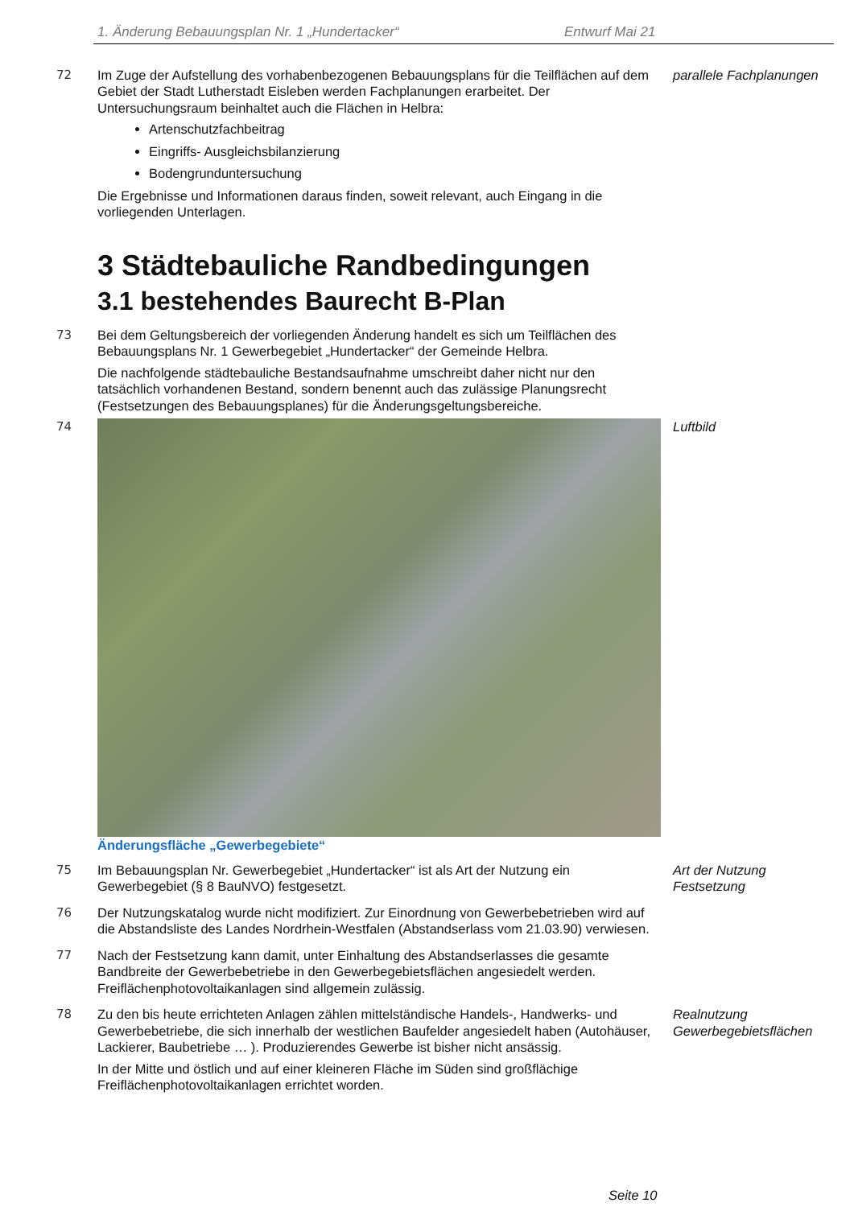1. Änderung Bebauungsplan Nr. 1 „Hundertacker“Entwurf Mai 21
72 Im Zuge der Aufstellung des vorhabenbezogenen Bebauungsplans für die Teilflächen auf dem Gebiet der Stadt Lutherstadt Eisleben werden Fachplanungen erarbeitet. Der Untersuchungsraum beinhaltet auch die Flächen in Helbra:
Artenschutzfachbeitrag
Eingriffs- Ausgleichsbilanzierung
Bodengrunduntersuchung
Die Ergebnisse und Informationen daraus finden, soweit relevant, auch Eingang in die vorliegenden Unterlagen.
parallele Fachplanungen
3 Städtebauliche Randbedingungen
3.1 bestehendes Baurecht B-Plan
73 Bei dem Geltungsbereich der vorliegenden Änderung handelt es sich um Teilflächen des Bebauungsplans Nr. 1 Gewerbegebiet „Hundertacker“ der Gemeinde Helbra.
Die nachfolgende städtebauliche Bestandsaufnahme umschreibt daher nicht nur den tatsächlich vorhandenen Bestand, sondern benennt auch das zulässige Planungsrecht (Festsetzungen des Bebauungsplanes) für die Änderungsgeltungsbereiche.
74 Änderungsfläche „Gewerbegebiete“ Luftbild
75 Im Bebauungsplan Nr. Gewerbegebiet „Hundertacker“ ist als Art der Nutzung ein Gewerbegebiet (§ 8 BauNVO) festgesetzt.
Art der Nutzung
Festsetzung
76 Der Nutzungskatalog wurde nicht modifiziert. Zur Einordnung von Gewerbebetrieben wird auf die Abstandsliste des Landes Nordrhein-Westfalen (Abstandserlass vom 21.03.90) verwiesen.
77 Nach der Festsetzung kann damit, unter Einhaltung des Abstandserlasses die gesamte Bandbreite der Gewerbebetriebe in den Gewerbegebietsflächen angesiedelt werden. Freiflächenphotovoltaikanlagen sind allgemein zulässig.
78 Zu den bis heute errichteten Anlagen zählen mittelständische Handels-, Handwerks- und Gewerbebetriebe, die sich innerhalb der westlichen Baufelder angesiedelt haben (Autohäuser, Lackierer, Baubetriebe … ). Produzierendes Gewerbe ist bisher nicht ansässig.
In der Mitte und östlich und auf einer kleineren Fläche im Süden sind großflächige Freiflächenphotovoltaikanlagen errichtet worden.
Realnutzung
Gewerbegebietsflächen
Seite 10